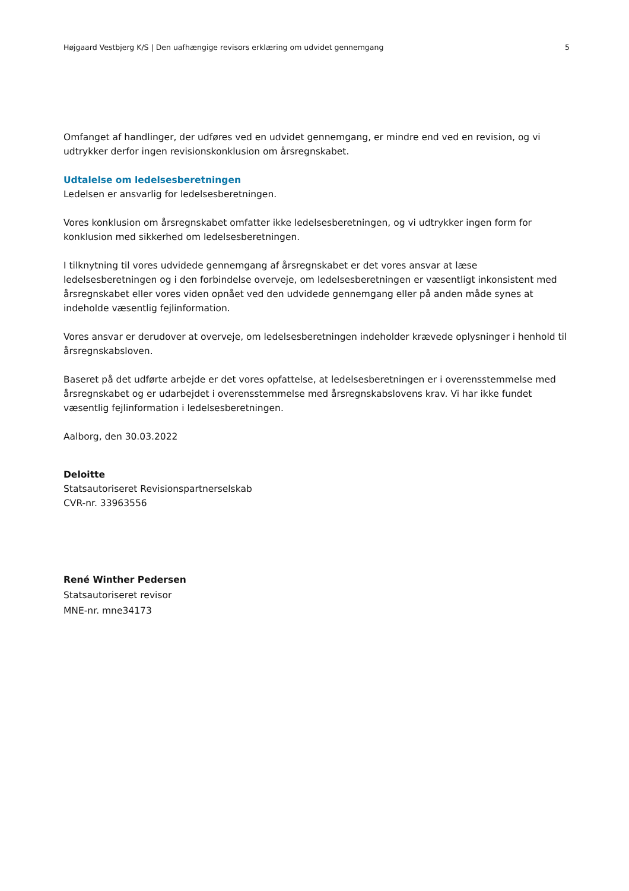Højgaard Vestbjerg K/S | Den uafhængige revisors erklæring om udvidet gennemgang 5
Omfanget af handlinger, der udføres ved en udvidet gennemgang, er mindre end ved en revision, og vi udtrykker derfor ingen revisionskonklusion om årsregnskabet.
Udtalelse om ledelsesberetningen
Ledelsen er ansvarlig for ledelsesberetningen.
Vores konklusion om årsregnskabet omfatter ikke ledelsesberetningen, og vi udtrykker ingen form for konklusion med sikkerhed om ledelsesberetningen.
I tilknytning til vores udvidede gennemgang af årsregnskabet er det vores ansvar at læse ledelsesberetningen og i den forbindelse overveje, om ledelsesberetningen er væsentligt inkonsistent med årsregnskabet eller vores viden opnået ved den udvidede gennemgang eller på anden måde synes at indeholde væsentlig fejlinformation.
Vores ansvar er derudover at overveje, om ledelsesberetningen indeholder krævede oplysninger i henhold til årsregnskabsloven.
Baseret på det udførte arbejde er det vores opfattelse, at ledelsesberetningen er i overensstemmelse med årsregnskabet og er udarbejdet i overensstemmelse med årsregnskabslovens krav. Vi har ikke fundet væsentlig fejlinformation i ledelsesberetningen.
Aalborg, den 30.03.2022
Deloitte
Statsautoriseret Revisionspartnerselskab
CVR-nr. 33963556
René Winther Pedersen
Statsautoriseret revisor
MNE-nr. mne34173